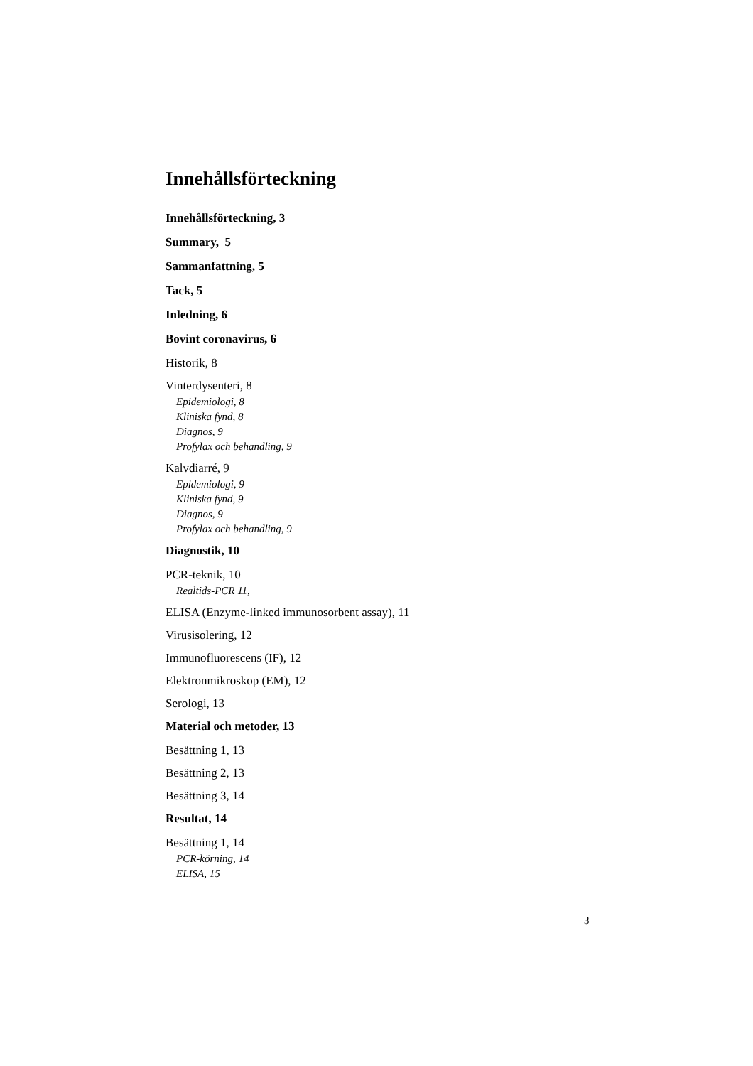Innehållsförteckning
Innehållsförteckning, 3
Summary, 5
Sammanfattning, 5
Tack, 5
Inledning, 6
Bovint coronavirus, 6
Historik, 8
Vinterdysenteri, 8
Epidemiologi, 8
Kliniska fynd, 8
Diagnos, 9
Profylax och behandling, 9
Kalvdiarré, 9
Epidemiologi, 9
Kliniska fynd, 9
Diagnos, 9
Profylax och behandling, 9
Diagnostik, 10
PCR-teknik, 10
Realtids-PCR 11,
ELISA (Enzyme-linked immunosorbent assay), 11
Virusisolering, 12
Immunofluorescens (IF), 12
Elektronmikroskop (EM), 12
Serologi, 13
Material och metoder, 13
Besättning 1, 13
Besättning 2, 13
Besättning 3, 14
Resultat, 14
Besättning 1, 14
PCR-körning, 14
ELISA, 15
3